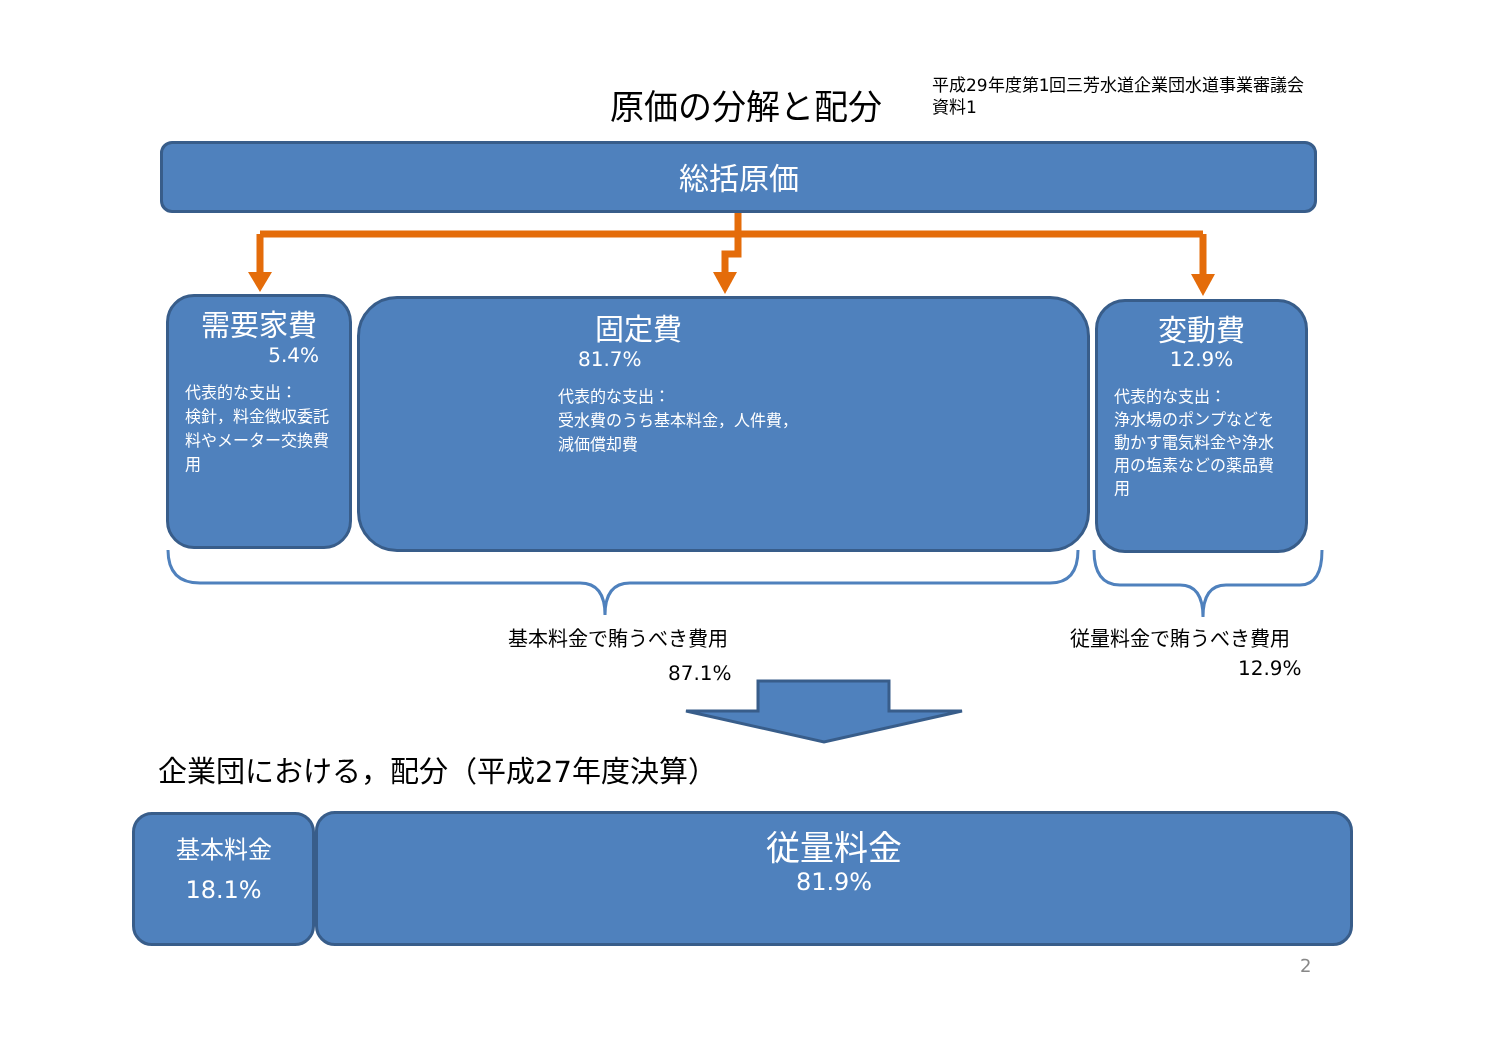原価の分解と配分
平成29年度第1回三芳水道企業団水道事業審議会
資料1
総括原価
需要家費
5.4%
代表的な支出：
検針，料金徴収委託料やメーター交換費用
固定費
81.7%
代表的な支出：
受水費のうち基本料金，人件費，
減価償却費
変動費
12.9%
代表的な支出：
浄水場のポンプなどを動かす電気料金や浄水用の塩素などの薬品費用
基本料金で賄うべき費用
87.1%
従量料金で賄うべき費用
12.9%
企業団における，配分（平成27年度決算）
基本料金
18.1%
従量料金
81.9%
2